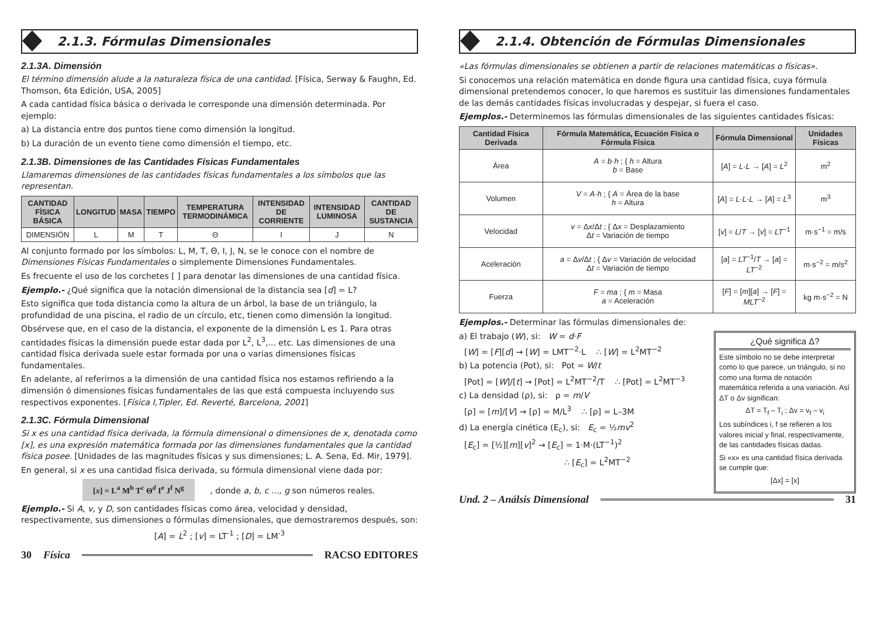2.1.3. Fórmulas Dimensionales
2.1.3A. Dimensión
El término dimensión alude a la naturaleza física de una cantidad. [Física, Serway & Faughn, Ed. Thomson, 6ta Edición, USA, 2005]
A cada cantidad física básica o derivada le corresponde una dimensión determinada. Por ejemplo:
a) La distancia entre dos puntos tiene como dimensión la longitud.
b) La duración de un evento tiene como dimensión el tiempo, etc.
2.1.3B. Dimensiones de las Cantidades Físicas Fundamentales
Llamaremos dimensiones de las cantidades físicas fundamentales a los símbolos que las representan.
| CANTIDAD FÍSICA BÁSICA | LONGITUD | MASA | TIEMPO | TEMPERATURA TERMODINÁMICA | INTENSIDAD DE CORRIENTE | INTENSIDAD LUMINOSA | CANTIDAD DE SUSTANCIA |
| --- | --- | --- | --- | --- | --- | --- | --- |
| DIMENSIÓN | L | M | T | Θ | I | J | N |
Al conjunto formado por los símbolos: L, M, T, Θ, I, J, N, se le conoce con el nombre de Dimensiones Físicas Fundamentales o simplemente Dimensiones Fundamentales.
Es frecuente el uso de los corchetes [ ] para denotar las dimensiones de una cantidad física.
Ejemplo.- ¿Qué significa que la notación dimensional de la distancia sea [d] = L?
Esto significa que toda distancia como la altura de un árbol, la base de un triángulo, la profundidad de una piscina, el radio de un círculo, etc, tienen como dimensión la longitud.
Obsérvese que, en el caso de la distancia, el exponente de la dimensión L es 1. Para otras cantidades físicas la dimensión puede estar dada por L<sup>2</sup>, L<sup>3</sup>,... etc. Las dimensiones de una cantidad física derivada suele estar formada por una o varias dimensiones físicas fundamentales.
En adelante, al referirnos a la dimensión de una cantidad física nos estamos refiriendo a la dimensión ó dimensiones físicas fundamentales de las que está compuesta incluyendo sus respectivos exponentes. [Física I,Tipler, Ed. Reverté, Barcelona, 2001]
2.1.3C. Fórmula Dimensional
Si x es una cantidad física derivada, la fórmula dimensional o dimensiones de x, denotada como [x], es una expresión matemática formada por las dimensiones fundamentales que la cantidad física posee. [Unidades de las magnitudes físicas y sus dimensiones; L. A. Sena, Ed. Mir, 1979].
En general, si x es una cantidad física derivada, su fórmula dimensional viene dada por:
[x] = L<sup>a</sup> M<sup>b</sup> T<sup>c</sup> Θ<sup>d</sup> I<sup>e</sup> J<sup>f</sup> N<sup>g</sup> , donde a, b, c ..., g son números reales.
Ejemplo.- Si A, v, y D, son cantidades físicas como área, velocidad y densidad, respectivamente, sus dimensiones o fórmulas dimensionales, que demostraremos después, son:
[A] = L<sup>2</sup> ; [v] = LT<sup>-1</sup> ; [D] = LM<sup>-3</sup>
30 Física RACSO EDITORES
2.1.4. Obtención de Fórmulas Dimensionales
«Las fórmulas dimensionales se obtienen a partir de relaciones matemáticas o físicas».
Si conocemos una relación matemática en donde figura una cantidad física, cuya fórmula dimensional pretendemos conocer, lo que haremos es sustituir las dimensiones fundamentales de las demás cantidades físicas involucradas y despejar, si fuera el caso.
Ejemplos.- Determinemos las fórmulas dimensionales de las siguientes cantidades físicas:
| Cantidad Física Derivada | Fórmula Matemática, Ecuación Física o Fórmula Física | Fórmula Dimensional | Unidades Físicas |
| --- | --- | --- | --- |
| Área | A = b · h ; { h = Altura b = Base | [ A ] = L·L → [ A ] = L<sup>2</sup> | m<sup>2</sup> |
| Volumen | V = A · h ; { A = Área de la base h = Altura | [ A ] = L·L·L → [ A ] = L<sup>3</sup> | m<sup>3</sup> |
| Velocidad | v = Δ x /Δ t ; { Δ x = Desplazamiento Δ t = Variación de tiempo | [ v ] = L / T → [ v ] = LT<sup>−1</sup> | m·s<sup>−1</sup> = m/s |
| Aceleración | a = Δ v /Δ t ; { Δ v = Variación de velocidad Δ t = Variación de tiempo | [ a ] = LT<sup>−1</sup>/ T → [ a ] = LT<sup>−2</sup> | m·s<sup>−2</sup> = m/s<sup>2</sup> |
| Fuerza | F = ma ; { m = Masa a = Aceleración | [ F ] = [ m ][ a ] → [ F ] = MLT<sup>−2</sup> | kg m·s<sup>−2</sup> = N |
Ejemplos.- Determinar las fórmulas dimensionales de:
¿Qué significa Δ?
Este símbolo no se debe interpretar como lo que parece, un triángulo, si no como una forma de notación matemática referida a una variación. Así ΔT o Δv significan:
ΔT = T<sub>f</sub> – T<sub>i</sub> ; Δv = v<sub>f</sub> – v<sub>i</sub>
Los subíndices i, f se refieren a los valores inicial y final, respectivamente, de las cantidades físicas dadas.
Si «x» es una cantidad física derivada se cumple que:
[Δx] = [x]
a) El trabajo (W), si: W = d·F
[W] = [F][d] → [W] = LMT<sup>−2</sup>·L ∴ [W] = L<sup>2</sup>MT<sup>−2</sup>
b) La potencia (Pot), si: Pot = W/t
[Pot] = [W]/[t] → [Pot] = L<sup>2</sup>MT<sup>−2</sup>/T ∴ [Pot] = L<sup>2</sup>MT<sup>−3</sup>
c) La densidad (ρ), si: ρ = m/V
[ρ] = [m]/[V] → [ρ] = M/L<sup>3</sup> ∴ [ρ] = L–3M
d) La energía cinética (E<sub>c</sub>), si: E<sub>c</sub> = ½mv<sup>2</sup>
[E<sub>c</sub>] = [½][m][v]<sup>2</sup> → [E<sub>c</sub>] = 1·M·(LT<sup>−1</sup>)<sup>2</sup>
∴ [E<sub>c</sub>] = L<sup>2</sup>MT<sup>−2</sup>
Und. 2 – Análsis Dimensional 31